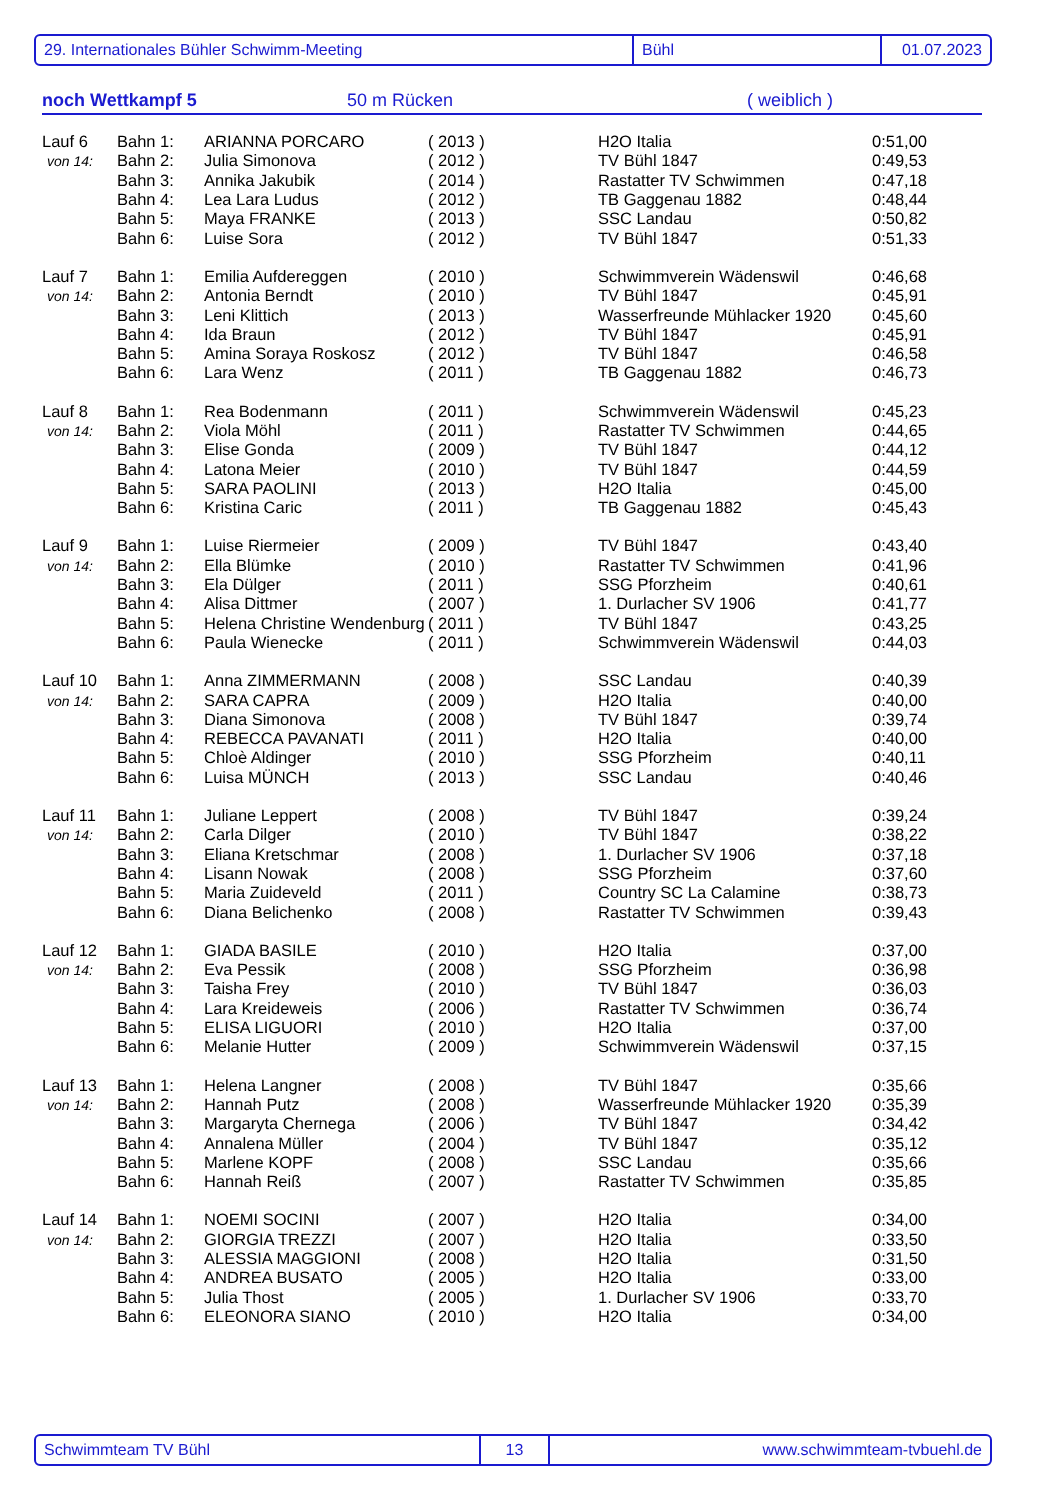29. Internationales Bühler Schwimm-Meeting Bühl 01.07.2023
noch Wettkampf 5 50 m Rücken ( weiblich )
| Lauf 6 | Bahn 1: | ARIANNA PORCARO | ( 2013 ) | H2O Italia | 0:51,00 |
| von 14: | Bahn 2: | Julia Simonova | ( 2012 ) | TV Bühl 1847 | 0:49,53 |
| | Bahn 3: | Annika Jakubik | ( 2014 ) | Rastatter TV Schwimmen | 0:47,18 |
| | Bahn 4: | Lea Lara Ludus | ( 2012 ) | TB Gaggenau 1882 | 0:48,44 |
| | Bahn 5: | Maya FRANKE | ( 2013 ) | SSC Landau | 0:50,82 |
| | Bahn 6: | Luise Sora | ( 2012 ) | TV Bühl 1847 | 0:51,33 |
| Lauf 7 | Bahn 1: | Emilia Aufdereggen | ( 2010 ) | Schwimmverein Wädenswil | 0:46,68 |
| von 14: | Bahn 2: | Antonia Berndt | ( 2010 ) | TV Bühl 1847 | 0:45,91 |
| | Bahn 3: | Leni Klittich | ( 2013 ) | Wasserfreunde Mühlacker 1920 | 0:45,60 |
| | Bahn 4: | Ida Braun | ( 2012 ) | TV Bühl 1847 | 0:45,91 |
| | Bahn 5: | Amina Soraya Roskosz | ( 2012 ) | TV Bühl 1847 | 0:46,58 |
| | Bahn 6: | Lara Wenz | ( 2011 ) | TB Gaggenau 1882 | 0:46,73 |
| Lauf 8 | Bahn 1: | Rea Bodenmann | ( 2011 ) | Schwimmverein Wädenswil | 0:45,23 |
| von 14: | Bahn 2: | Viola Möhl | ( 2011 ) | Rastatter TV Schwimmen | 0:44,65 |
| | Bahn 3: | Elise Gonda | ( 2009 ) | TV Bühl 1847 | 0:44,12 |
| | Bahn 4: | Latona Meier | ( 2010 ) | TV Bühl 1847 | 0:44,59 |
| | Bahn 5: | SARA PAOLINI | ( 2013 ) | H2O Italia | 0:45,00 |
| | Bahn 6: | Kristina Caric | ( 2011 ) | TB Gaggenau 1882 | 0:45,43 |
| Lauf 9 | Bahn 1: | Luise Riermeier | ( 2009 ) | TV Bühl 1847 | 0:43,40 |
| von 14: | Bahn 2: | Ella Blümke | ( 2010 ) | Rastatter TV Schwimmen | 0:41,96 |
| | Bahn 3: | Ela Dülger | ( 2011 ) | SSG Pforzheim | 0:40,61 |
| | Bahn 4: | Alisa Dittmer | ( 2007 ) | 1. Durlacher SV 1906 | 0:41,77 |
| | Bahn 5: | Helena Christine Wendenburg | ( 2011 ) | TV Bühl 1847 | 0:43,25 |
| | Bahn 6: | Paula Wienecke | ( 2011 ) | Schwimmverein Wädenswil | 0:44,03 |
| Lauf 10 | Bahn 1: | Anna ZIMMERMANN | ( 2008 ) | SSC Landau | 0:40,39 |
| von 14: | Bahn 2: | SARA CAPRA | ( 2009 ) | H2O Italia | 0:40,00 |
| | Bahn 3: | Diana Simonova | ( 2008 ) | TV Bühl 1847 | 0:39,74 |
| | Bahn 4: | REBECCA PAVANATI | ( 2011 ) | H2O Italia | 0:40,00 |
| | Bahn 5: | Chloè Aldinger | ( 2010 ) | SSG Pforzheim | 0:40,11 |
| | Bahn 6: | Luisa MÜNCH | ( 2013 ) | SSC Landau | 0:40,46 |
| Lauf 11 | Bahn 1: | Juliane Leppert | ( 2008 ) | TV Bühl 1847 | 0:39,24 |
| von 14: | Bahn 2: | Carla Dilger | ( 2010 ) | TV Bühl 1847 | 0:38,22 |
| | Bahn 3: | Eliana Kretschmar | ( 2008 ) | 1. Durlacher SV 1906 | 0:37,18 |
| | Bahn 4: | Lisann Nowak | ( 2008 ) | SSG Pforzheim | 0:37,60 |
| | Bahn 5: | Maria Zuideveld | ( 2011 ) | Country SC La Calamine | 0:38,73 |
| | Bahn 6: | Diana Belichenko | ( 2008 ) | Rastatter TV Schwimmen | 0:39,43 |
| Lauf 12 | Bahn 1: | GIADA BASILE | ( 2010 ) | H2O Italia | 0:37,00 |
| von 14: | Bahn 2: | Eva Pessik | ( 2008 ) | SSG Pforzheim | 0:36,98 |
| | Bahn 3: | Taisha Frey | ( 2010 ) | TV Bühl 1847 | 0:36,03 |
| | Bahn 4: | Lara Kreideweis | ( 2006 ) | Rastatter TV Schwimmen | 0:36,74 |
| | Bahn 5: | ELISA LIGUORI | ( 2010 ) | H2O Italia | 0:37,00 |
| | Bahn 6: | Melanie Hutter | ( 2009 ) | Schwimmverein Wädenswil | 0:37,15 |
| Lauf 13 | Bahn 1: | Helena Langner | ( 2008 ) | TV Bühl 1847 | 0:35,66 |
| von 14: | Bahn 2: | Hannah Putz | ( 2008 ) | Wasserfreunde Mühlacker 1920 | 0:35,39 |
| | Bahn 3: | Margaryta Chernega | ( 2006 ) | TV Bühl 1847 | 0:34,42 |
| | Bahn 4: | Annalena Müller | ( 2004 ) | TV Bühl 1847 | 0:35,12 |
| | Bahn 5: | Marlene KOPF | ( 2008 ) | SSC Landau | 0:35,66 |
| | Bahn 6: | Hannah Reiß | ( 2007 ) | Rastatter TV Schwimmen | 0:35,85 |
| Lauf 14 | Bahn 1: | NOEMI SOCINI | ( 2007 ) | H2O Italia | 0:34,00 |
| von 14: | Bahn 2: | GIORGIA TREZZI | ( 2007 ) | H2O Italia | 0:33,50 |
| | Bahn 3: | ALESSIA MAGGIONI | ( 2008 ) | H2O Italia | 0:31,50 |
| | Bahn 4: | ANDREA BUSATO | ( 2005 ) | H2O Italia | 0:33,00 |
| | Bahn 5: | Julia Thost | ( 2005 ) | 1. Durlacher SV 1906 | 0:33,70 |
| | Bahn 6: | ELEONORA SIANO | ( 2010 ) | H2O Italia | 0:34,00 |
Schwimmteam TV Bühl 13 www.schwimmteam-tvbuehl.de